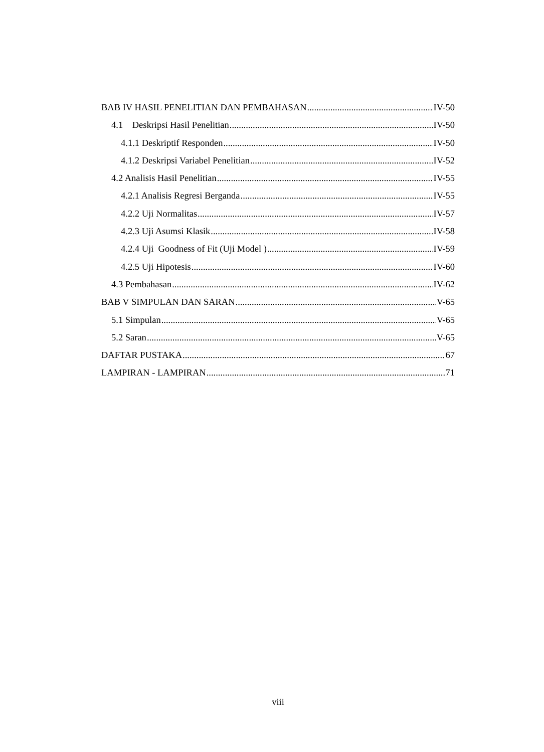BAB IV HASIL PENELITIAN DAN PEMBAHASAN IV-50
4.1 Deskripsi Hasil Penelitian IV-50
4.1.1 Deskriptif Responden IV-50
4.1.2 Deskripsi Variabel Penelitian IV-52
4.2 Analisis Hasil Penelitian IV-55
4.2.1 Analisis Regresi Berganda IV-55
4.2.2 Uji Normalitas IV-57
4.2.3 Uji Asumsi Klasik IV-58
4.2.4 Uji Goodness of Fit (Uji Model ) IV-59
4.2.5 Uji Hipotesis IV-60
4.3 Pembahasan IV-62
BAB V SIMPULAN DAN SARAN V-65
5.1 Simpulan V-65
5.2 Saran V-65
DAFTAR PUSTAKA 67
LAMPIRAN - LAMPIRAN 71
viii